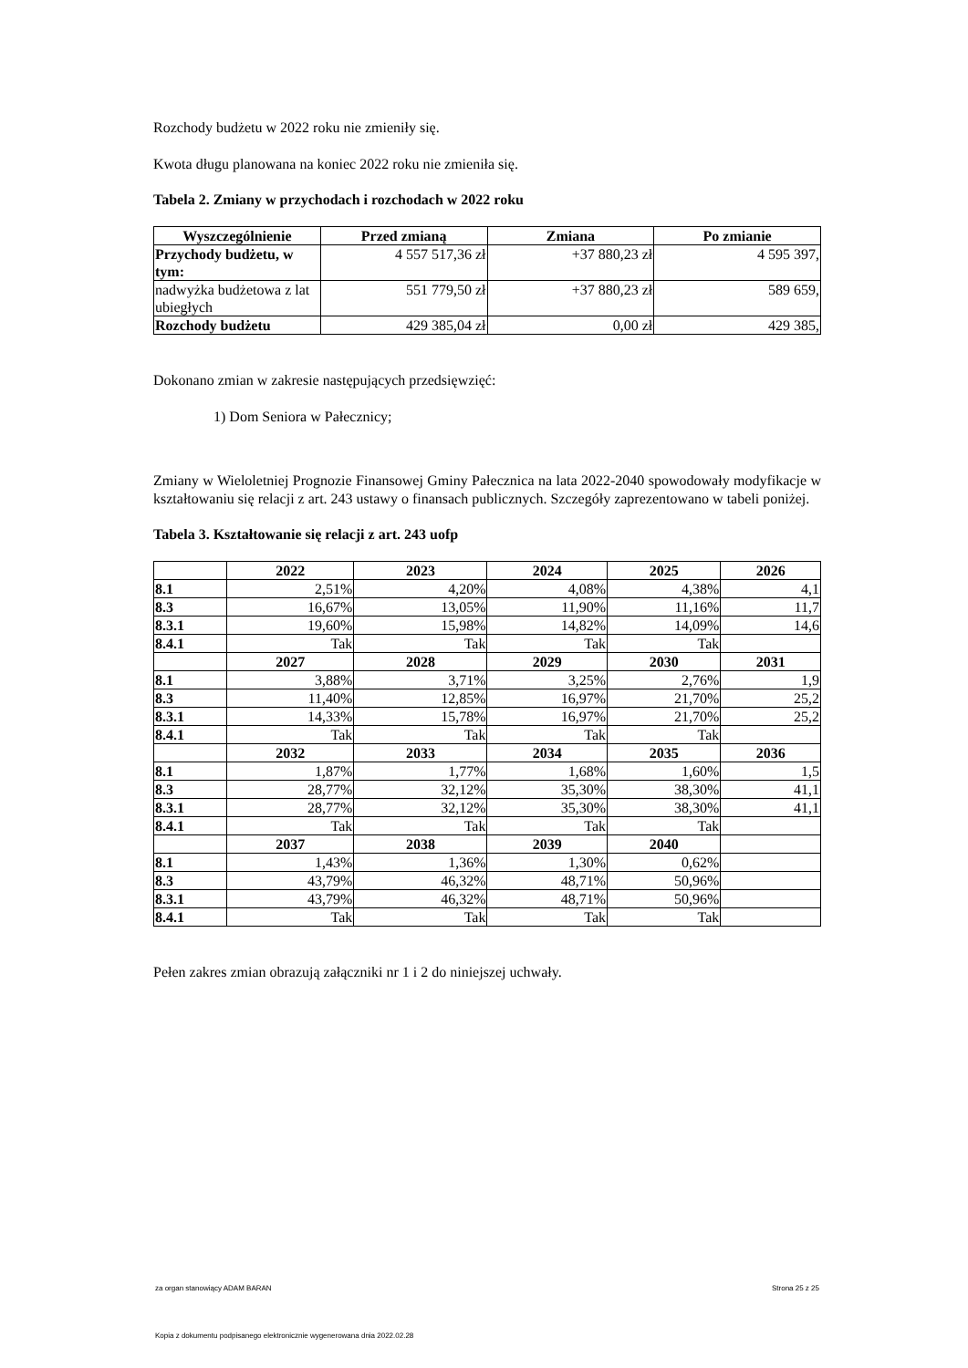Rozchody budżetu w 2022 roku nie zmieniły się.
Kwota długu planowana na koniec 2022 roku nie zmieniła się.
Tabela 2. Zmiany w przychodach i rozchodach w 2022 roku
| Wyszczególnienie | Przed zmianą | Zmiana | Po zmianie |
| --- | --- | --- | --- |
| Przychody budżetu, w tym: | 4 557 517,36 zł | +37 880,23 zł | 4 595 397, |
| nadwyżka budżetowa z lat ubiegłych | 551 779,50 zł | +37 880,23 zł | 589 659, |
| Rozchody budżetu | 429 385,04 zł | 0,00 zł | 429 385, |
Dokonano zmian w zakresie następujących przedsięwzięć:
1) Dom Seniora w Pałecznicy;
Zmiany w Wieloletniej Prognozie Finansowej Gminy Pałecznica na lata 2022-2040 spowodowały modyfikacje w kształtowaniu się relacji z art. 243 ustawy o finansach publicznych. Szczegóły zaprezentowano w tabeli poniżej.
Tabela 3. Kształtowanie się relacji z art. 243 uofp
| | 2022 | 2023 | 2024 | 2025 | 2026 |
| --- | --- | --- | --- | --- | --- |
| 8.1 | 2,51% | 4,20% | 4,08% | 4,38% | 4,1 |
| 8.3 | 16,67% | 13,05% | 11,90% | 11,16% | 11,7 |
| 8.3.1 | 19,60% | 15,98% | 14,82% | 14,09% | 14,6 |
| 8.4.1 | Tak | Tak | Tak | Tak | |
| | 2027 | 2028 | 2029 | 2030 | 2031 |
| 8.1 | 3,88% | 3,71% | 3,25% | 2,76% | 1,9 |
| 8.3 | 11,40% | 12,85% | 16,97% | 21,70% | 25,2 |
| 8.3.1 | 14,33% | 15,78% | 16,97% | 21,70% | 25,2 |
| 8.4.1 | Tak | Tak | Tak | Tak | |
| | 2032 | 2033 | 2034 | 2035 | 2036 |
| 8.1 | 1,87% | 1,77% | 1,68% | 1,60% | 1,5 |
| 8.3 | 28,77% | 32,12% | 35,30% | 38,30% | 41,1 |
| 8.3.1 | 28,77% | 32,12% | 35,30% | 38,30% | 41,1 |
| 8.4.1 | Tak | Tak | Tak | Tak | |
| | 2037 | 2038 | 2039 | 2040 | |
| 8.1 | 1,43% | 1,36% | 1,30% | 0,62% | |
| 8.3 | 43,79% | 46,32% | 48,71% | 50,96% | |
| 8.3.1 | 43,79% | 46,32% | 48,71% | 50,96% | |
| 8.4.1 | Tak | Tak | Tak | Tak | |
Pełen zakres zmian obrazują załączniki nr 1 i 2 do niniejszej uchwały.
za organ stanowiący ADAM BARAN Strona 25 z 25
Kopia z dokumentu podpisanego elektronicznie wygenerowana dnia 2022.02.28